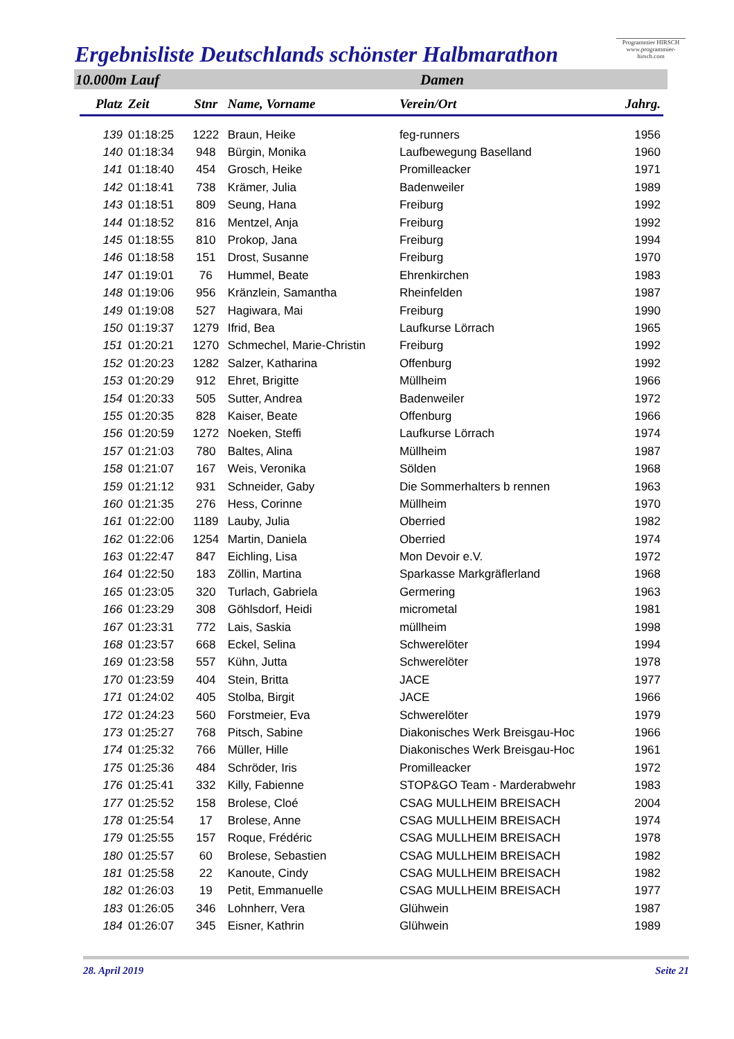Ergebnisliste Deutschlands schönster Halbmarathon
Programmier HIRSCH
www.programmier-hirsch.com
10.000m Lauf Damen
| Platz | Zeit | Stnr | Name, Vorname | Verein/Ort | Jahrg. |
| --- | --- | --- | --- | --- | --- |
| 139 | 01:18:25 | 1222 | Braun, Heike | feg-runners | 1956 |
| 140 | 01:18:34 | 948 | Bürgin, Monika | Laufbewegung Baselland | 1960 |
| 141 | 01:18:40 | 454 | Grosch, Heike | Promilleacker | 1971 |
| 142 | 01:18:41 | 738 | Krämer, Julia | Badenweiler | 1989 |
| 143 | 01:18:51 | 809 | Seung, Hana | Freiburg | 1992 |
| 144 | 01:18:52 | 816 | Mentzel, Anja | Freiburg | 1992 |
| 145 | 01:18:55 | 810 | Prokop, Jana | Freiburg | 1994 |
| 146 | 01:18:58 | 151 | Drost, Susanne | Freiburg | 1970 |
| 147 | 01:19:01 | 76 | Hummel, Beate | Ehrenkirchen | 1983 |
| 148 | 01:19:06 | 956 | Kränzlein, Samantha | Rheinfelden | 1987 |
| 149 | 01:19:08 | 527 | Hagiwara, Mai | Freiburg | 1990 |
| 150 | 01:19:37 | 1279 | Ifrid, Bea | Laufkurse Lörrach | 1965 |
| 151 | 01:20:21 | 1270 | Schmechel, Marie-Christin | Freiburg | 1992 |
| 152 | 01:20:23 | 1282 | Salzer, Katharina | Offenburg | 1992 |
| 153 | 01:20:29 | 912 | Ehret, Brigitte | Müllheim | 1966 |
| 154 | 01:20:33 | 505 | Sutter, Andrea | Badenweiler | 1972 |
| 155 | 01:20:35 | 828 | Kaiser, Beate | Offenburg | 1966 |
| 156 | 01:20:59 | 1272 | Noeken, Steffi | Laufkurse Lörrach | 1974 |
| 157 | 01:21:03 | 780 | Baltes, Alina | Müllheim | 1987 |
| 158 | 01:21:07 | 167 | Weis, Veronika | Sölden | 1968 |
| 159 | 01:21:12 | 931 | Schneider, Gaby | Die Sommerhalters b rennen | 1963 |
| 160 | 01:21:35 | 276 | Hess, Corinne | Müllheim | 1970 |
| 161 | 01:22:00 | 1189 | Lauby, Julia | Oberried | 1982 |
| 162 | 01:22:06 | 1254 | Martin, Daniela | Oberried | 1974 |
| 163 | 01:22:47 | 847 | Eichling, Lisa | Mon Devoir e.V. | 1972 |
| 164 | 01:22:50 | 183 | Zöllin, Martina | Sparkasse Markgräflerland | 1968 |
| 165 | 01:23:05 | 320 | Turlach, Gabriela | Germering | 1963 |
| 166 | 01:23:29 | 308 | Göhlsdorf, Heidi | micrometal | 1981 |
| 167 | 01:23:31 | 772 | Lais, Saskia | müllheim | 1998 |
| 168 | 01:23:57 | 668 | Eckel, Selina | Schwerelöter | 1994 |
| 169 | 01:23:58 | 557 | Kühn, Jutta | Schwerelöter | 1978 |
| 170 | 01:23:59 | 404 | Stein, Britta | JACE | 1977 |
| 171 | 01:24:02 | 405 | Stolba, Birgit | JACE | 1966 |
| 172 | 01:24:23 | 560 | Forstmeier, Eva | Schwerelöter | 1979 |
| 173 | 01:25:27 | 768 | Pitsch, Sabine | Diakonisches Werk Breisgau-Hoc | 1966 |
| 174 | 01:25:32 | 766 | Müller, Hille | Diakonisches Werk Breisgau-Hoc | 1961 |
| 175 | 01:25:36 | 484 | Schröder, Iris | Promilleacker | 1972 |
| 176 | 01:25:41 | 332 | Killy, Fabienne | STOP&GO Team - Marderabwehr | 1983 |
| 177 | 01:25:52 | 158 | Brolese, Cloé | CSAG MULLHEIM BREISACH | 2004 |
| 178 | 01:25:54 | 17 | Brolese, Anne | CSAG MULLHEIM BREISACH | 1974 |
| 179 | 01:25:55 | 157 | Roque, Frédéric | CSAG MULLHEIM BREISACH | 1978 |
| 180 | 01:25:57 | 60 | Brolese, Sebastien | CSAG MULLHEIM BREISACH | 1982 |
| 181 | 01:25:58 | 22 | Kanoute, Cindy | CSAG MULLHEIM BREISACH | 1982 |
| 182 | 01:26:03 | 19 | Petit, Emmanuelle | CSAG MULLHEIM BREISACH | 1977 |
| 183 | 01:26:05 | 346 | Lohnherr, Vera | Glühwein | 1987 |
| 184 | 01:26:07 | 345 | Eisner, Kathrin | Glühwein | 1989 |
28. April 2019 Seite 21